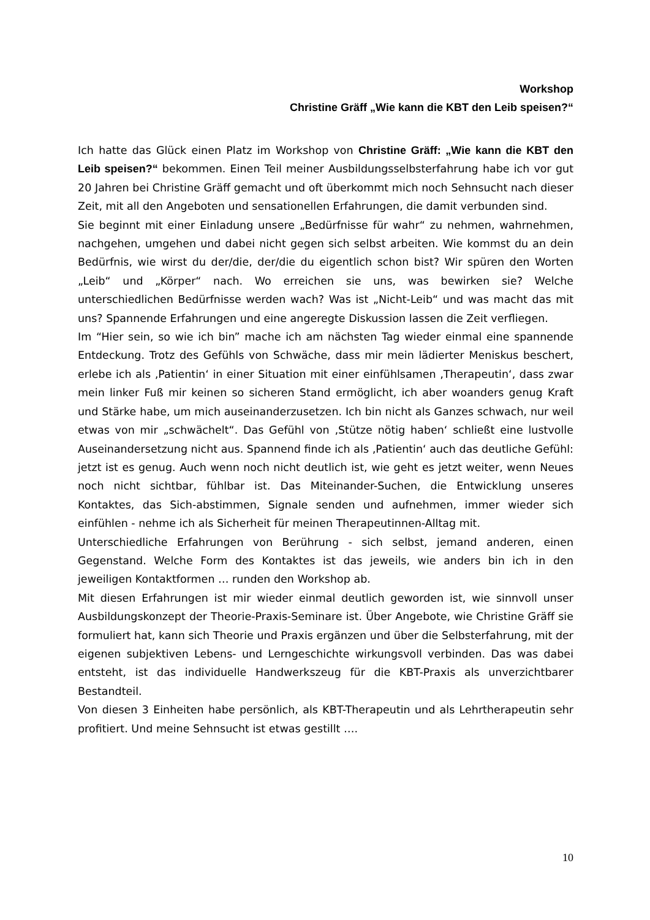Workshop
Christine Gräff „Wie kann die KBT den Leib speisen?“
Ich hatte das Glück einen Platz im Workshop von Christine Gräff: „Wie kann die KBT den Leib speisen?“ bekommen. Einen Teil meiner Ausbildungsselbsterfahrung habe ich vor gut 20 Jahren bei Christine Gräff gemacht und oft überkommt mich noch Sehnsucht nach dieser Zeit, mit all den Angeboten und sensationellen Erfahrungen, die damit verbunden sind.
Sie beginnt mit einer Einladung unsere „Bedürfnisse für wahr“ zu nehmen, wahrnehmen, nachgehen, umgehen und dabei nicht gegen sich selbst arbeiten. Wie kommst du an dein Bedürfnis, wie wirst du der/die, der/die du eigentlich schon bist? Wir spüren den Worten „Leib“ und „Körper“ nach. Wo erreichen sie uns, was bewirken sie? Welche unterschiedlichen Bedürfnisse werden wach? Was ist „Nicht-Leib“ und was macht das mit uns? Spannende Erfahrungen und eine angeregte Diskussion lassen die Zeit verfliegen.
Im “Hier sein, so wie ich bin” mache ich am nächsten Tag wieder einmal eine spannende Entdeckung. Trotz des Gefühls von Schwäche, dass mir mein lädierter Meniskus beschert, erlebe ich als ‚Patientin‘ in einer Situation mit einer einfühlsamen ‚Therapeutin‘, dass zwar mein linker Fuß mir keinen so sicheren Stand ermöglicht, ich aber woanders genug Kraft und Stärke habe, um mich auseinanderzusetzen. Ich bin nicht als Ganzes schwach, nur weil etwas von mir „schwächelt“. Das Gefühl von ‚Stütze nötig haben‘ schließt eine lustvolle Auseinandersetzung nicht aus. Spannend finde ich als ‚Patientin‘ auch das deutliche Gefühl: jetzt ist es genug. Auch wenn noch nicht deutlich ist, wie geht es jetzt weiter, wenn Neues noch nicht sichtbar, fühlbar ist. Das Miteinander-Suchen, die Entwicklung unseres Kontaktes, das Sich-abstimmen, Signale senden und aufnehmen, immer wieder sich einfühlen - nehme ich als Sicherheit für meinen Therapeutinnen-Alltag mit.
Unterschiedliche Erfahrungen von Berührung - sich selbst, jemand anderen, einen Gegenstand. Welche Form des Kontaktes ist das jeweils, wie anders bin ich in den jeweiligen Kontaktformen … runden den Workshop ab.
Mit diesen Erfahrungen ist mir wieder einmal deutlich geworden ist, wie sinnvoll unser Ausbildungskonzept der Theorie-Praxis-Seminare ist. Über Angebote, wie Christine Gräff sie formuliert hat, kann sich Theorie und Praxis ergänzen und über die Selbsterfahrung, mit der eigenen subjektiven Lebens- und Lerngeschichte wirkungsvoll verbinden. Das was dabei entsteht, ist das individuelle Handwerkszeug für die KBT-Praxis als unverzichtbarer Bestandteil.
Von diesen 3 Einheiten habe persönlich, als KBT-Therapeutin und als Lehrtherapeutin sehr profitiert. Und meine Sehnsucht ist etwas gestillt ….
10